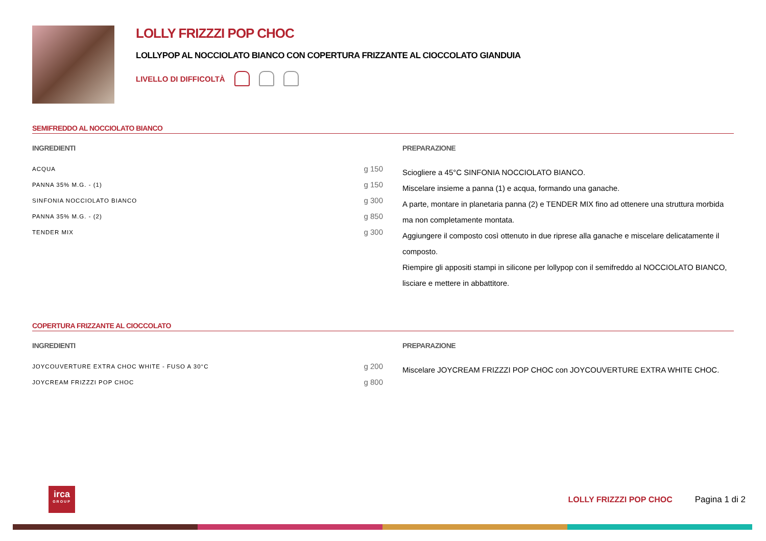LOLLY FRIZZZI POP CHOC
LOLLYPOP AL NOCCIOLATO BIANCO CON COPERTURA FRIZZANTE AL CIOCCOLATO GIANDUIA
LIVELLO DI DIFFICOLTÀ
SEMIFREDDO AL NOCCIOLATO BIANCO
INGREDIENTI
| ACQUA | g 150 |
| PANNA 35% M.G. - (1) | g 150 |
| SINFONIA NOCCIOLATO BIANCO | g 300 |
| PANNA 35% M.G. - (2) | g 850 |
| TENDER MIX | g 300 |
PREPARAZIONE
Sciogliere a 45°C SINFONIA NOCCIOLATO BIANCO.
Miscelare insieme a panna (1) e acqua, formando una ganache.
A parte, montare in planetaria panna (2) e TENDER MIX fino ad ottenere una struttura morbida ma non completamente montata.
Aggiungere il composto così ottenuto in due riprese alla ganache e miscelare delicatamente il composto.
Riempire gli appositi stampi in silicone per lollypop con il semifreddo al NOCCIOLATO BIANCO, lisciare e mettere in abbattitore.
COPERTURA FRIZZANTE AL CIOCCOLATO
INGREDIENTI
| JOYCOUVERTURE EXTRA CHOC WHITE - FUSO A 30°C | g 200 |
| JOYCREAM FRIZZZI POP CHOC | g 800 |
PREPARAZIONE
Miscelare JOYCREAM FRIZZZI POP CHOC con JOYCOUVERTURE EXTRA WHITE CHOC.
irca
GROUP
LOLLY FRIZZZI POP CHOC Pagina 1 di 2